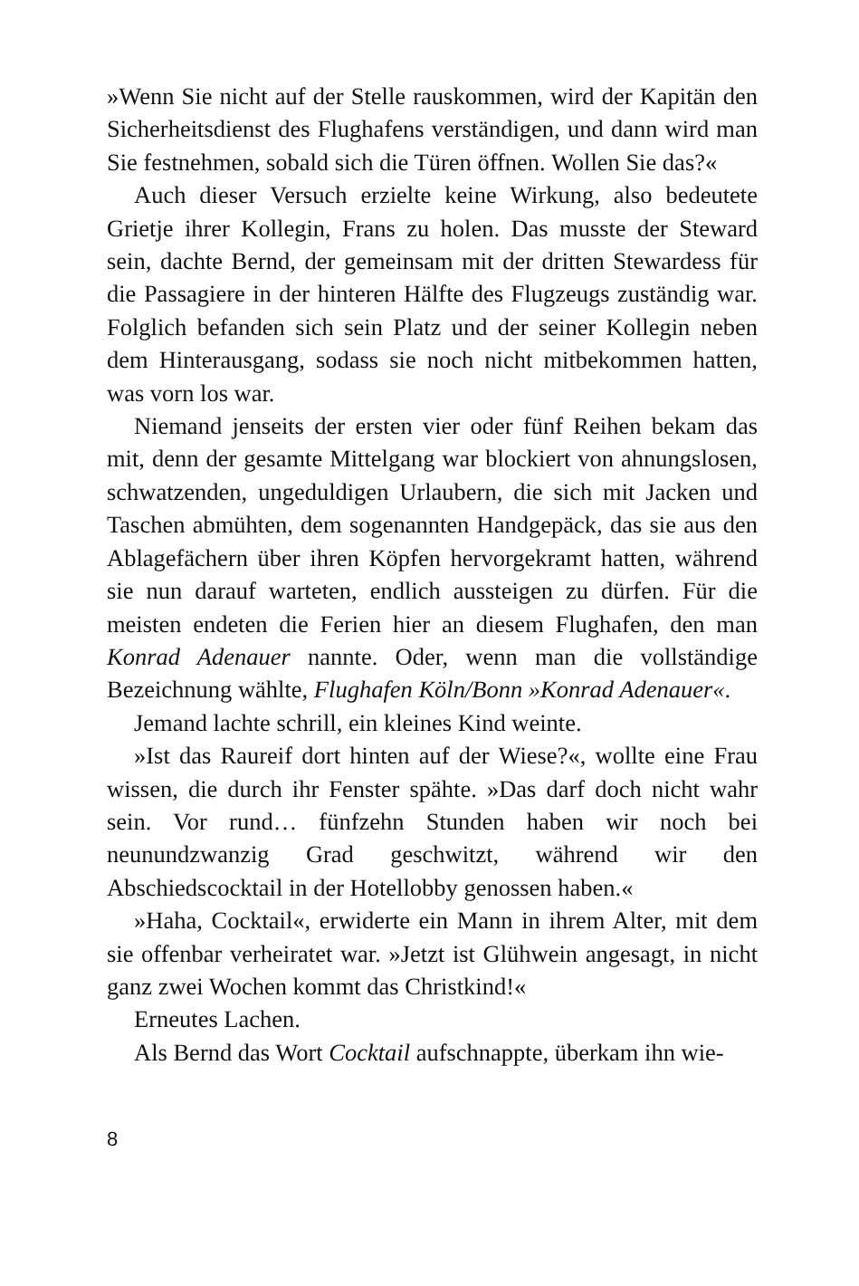»Wenn Sie nicht auf der Stelle rauskommen, wird der Kapitän den Sicherheitsdienst des Flughafens verständigen, und dann wird man Sie festnehmen, sobald sich die Türen öffnen. Wollen Sie das?«
Auch dieser Versuch erzielte keine Wirkung, also bedeutete Grietje ihrer Kollegin, Frans zu holen. Das musste der Steward sein, dachte Bernd, der gemeinsam mit der dritten Stewardess für die Passagiere in der hinteren Hälfte des Flugzeugs zuständig war. Folglich befanden sich sein Platz und der seiner Kollegin neben dem Hinterausgang, sodass sie noch nicht mitbekommen hatten, was vorn los war.
Niemand jenseits der ersten vier oder fünf Reihen bekam das mit, denn der gesamte Mittelgang war blockiert von ahnungslosen, schwatzenden, ungeduldigen Urlaubern, die sich mit Jacken und Taschen abmühten, dem sogenannten Handgepäck, das sie aus den Ablagefächern über ihren Köpfen hervorgekramt hatten, während sie nun darauf warteten, endlich aussteigen zu dürfen. Für die meisten endeten die Ferien hier an diesem Flughafen, den man Konrad Adenauer nannte. Oder, wenn man die vollständige Bezeichnung wählte, Flughafen Köln/Bonn »Konrad Adenauer«.
Jemand lachte schrill, ein kleines Kind weinte.
»Ist das Raureif dort hinten auf der Wiese?«, wollte eine Frau wissen, die durch ihr Fenster spähte. »Das darf doch nicht wahr sein. Vor rund… fünfzehn Stunden haben wir noch bei neunundzwanzig Grad geschwitzt, während wir den Abschiedscocktail in der Hotellobby genossen haben.«
»Haha, Cocktail«, erwiderte ein Mann in ihrem Alter, mit dem sie offenbar verheiratet war. »Jetzt ist Glühwein angesagt, in nicht ganz zwei Wochen kommt das Christkind!«
Erneutes Lachen.
Als Bernd das Wort Cocktail aufschnappte, überkam ihn wie-
8